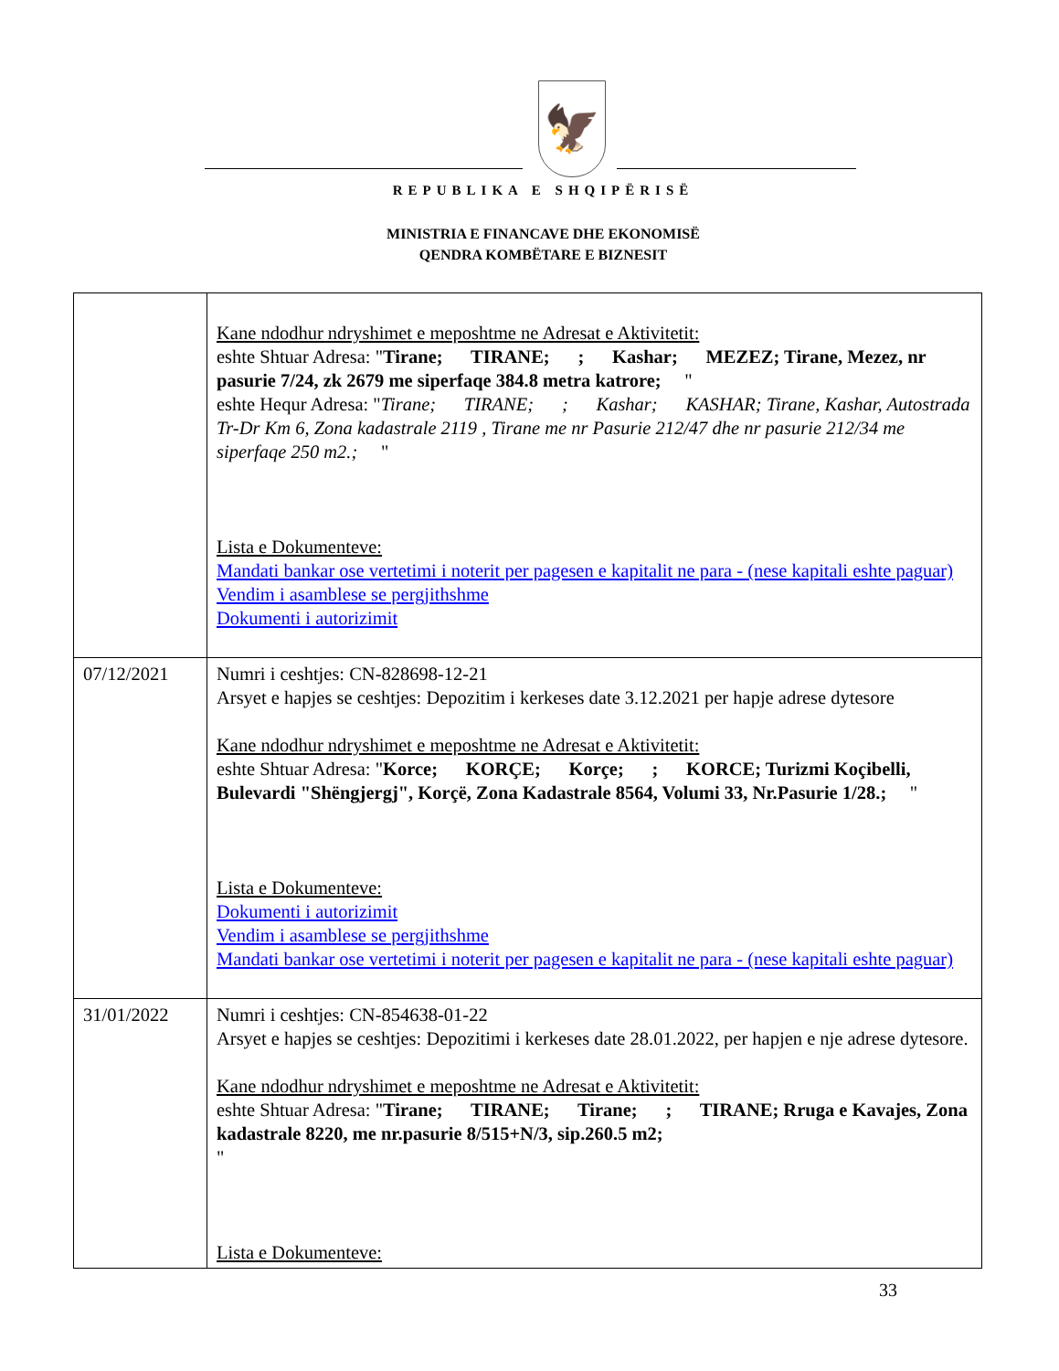🦅
REPUBLIKA E SHQIPËRISË
MINISTRIA E FINANCAVE DHE EKONOMISË
QENDRA KOMBËTARE E BIZNESIT
| | Kane ndodhur ndryshimet e meposhtme ne Adresat e Aktivitetit: eshte Shtuar Adresa: " Tirane; TIRANE; ; Kashar; MEZEZ; Tirane, Mezez, nr pasurie 7/24, zk 2679 me siperfaqe 384.8 metra katrore; " eshte Hequr Adresa: " Tirane; TIRANE; ; Kashar; KASHAR; Tirane, Kashar, Autostrada Tr-Dr Km 6, Zona kadastrale 2119 , Tirane me nr Pasurie 212/47 dhe nr pasurie 212/34 me siperfaqe 250 m2.; " Lista e Dokumenteve: Mandati bankar ose vertetimi i noterit per pagesen e kapitalit ne para - (nese kapitali eshte paguar) Vendim i asamblese se pergjithshme Dokumenti i autorizimit |
| 07/12/2021 | Numri i ceshtjes: CN-828698-12-21 Arsyet e hapjes se ceshtjes: Depozitim i kerkeses date 3.12.2021 per hapje adrese dytesore Kane ndodhur ndryshimet e meposhtme ne Adresat e Aktivitetit: eshte Shtuar Adresa: " Korce; KORÇE; Korçe; ; KORCE; Turizmi Koçibelli, Bulevardi "Shëngjergj", Korçë, Zona Kadastrale 8564, Volumi 33, Nr.Pasurie 1/28.; " Lista e Dokumenteve: Dokumenti i autorizimit Vendim i asamblese se pergjithshme Mandati bankar ose vertetimi i noterit per pagesen e kapitalit ne para - (nese kapitali eshte paguar) |
| 31/01/2022 | Numri i ceshtjes: CN-854638-01-22 Arsyet e hapjes se ceshtjes: Depozitimi i kerkeses date 28.01.2022, per hapjen e nje adrese dytesore. Kane ndodhur ndryshimet e meposhtme ne Adresat e Aktivitetit: eshte Shtuar Adresa: " Tirane; TIRANE; Tirane; ; TIRANE; Rruga e Kavajes, Zona kadastrale 8220, me nr.pasurie 8/515+N/3, sip.260.5 m2; " Lista e Dokumenteve: |
33